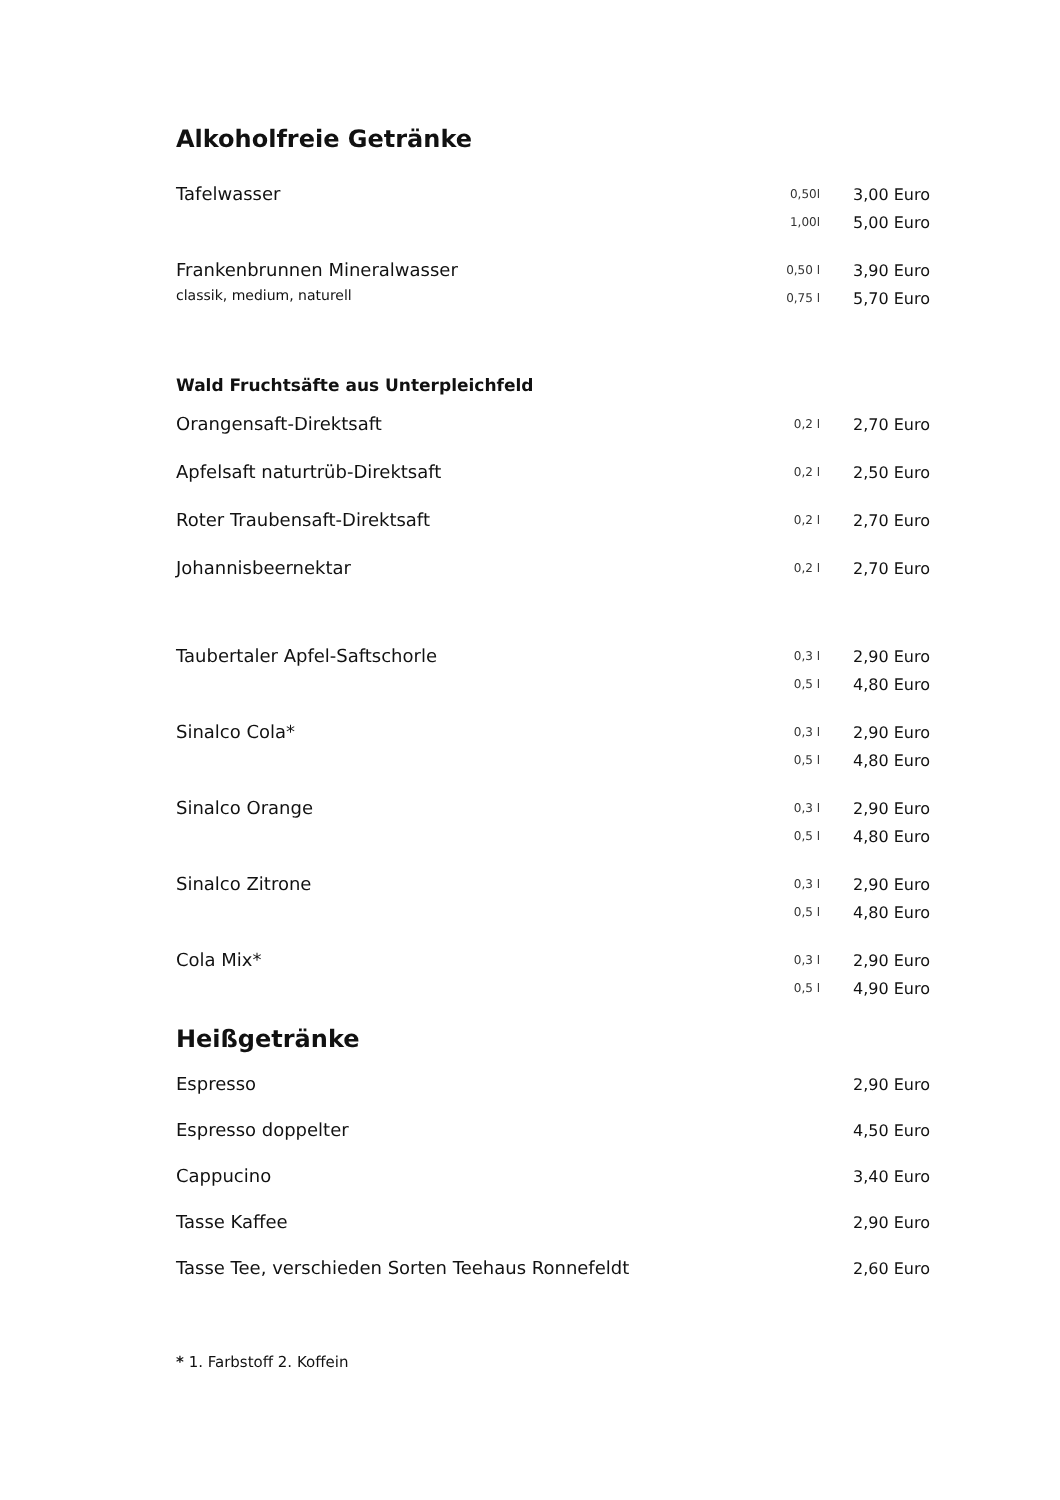Alkoholfreie Getränke
| Tafelwasser | 0,50l | 3,00 Euro |
| | 1,00l | 5,00 Euro |
| Frankenbrunnen Mineralwasser | 0,50 l | 3,90 Euro |
| classik, medium, naturell | 0,75 l | 5,70 Euro |
Wald Fruchtsäfte aus Unterpleichfeld
| Orangensaft-Direktsaft | 0,2 l | 2,70 Euro |
| Apfelsaft naturtrüb-Direktsaft | 0,2 l | 2,50 Euro |
| Roter Traubensaft-Direktsaft | 0,2 l | 2,70 Euro |
| Johannisbeernektar | 0,2 l | 2,70 Euro |
| Taubertaler Apfel-Saftschorle | 0,3 l | 2,90 Euro |
| | 0,5 l | 4,80 Euro |
| Sinalco Cola* | 0,3 l | 2,90 Euro |
| | 0,5 l | 4,80 Euro |
| Sinalco Orange | 0,3 l | 2,90 Euro |
| | 0,5 l | 4,80 Euro |
| Sinalco Zitrone | 0,3 l | 2,90 Euro |
| | 0,5 l | 4,80 Euro |
| Cola Mix* | 0,3 l | 2,90 Euro |
| | 0,5 l | 4,90 Euro |
Heißgetränke
| Espresso | 2,90 Euro |
| Espresso doppelter | 4,50 Euro |
| Cappucino | 3,40 Euro |
| Tasse Kaffee | 2,90 Euro |
| Tasse Tee, verschieden Sorten Teehaus Ronnefeldt | 2,60 Euro |
* 1. Farbstoff 2. Koffein